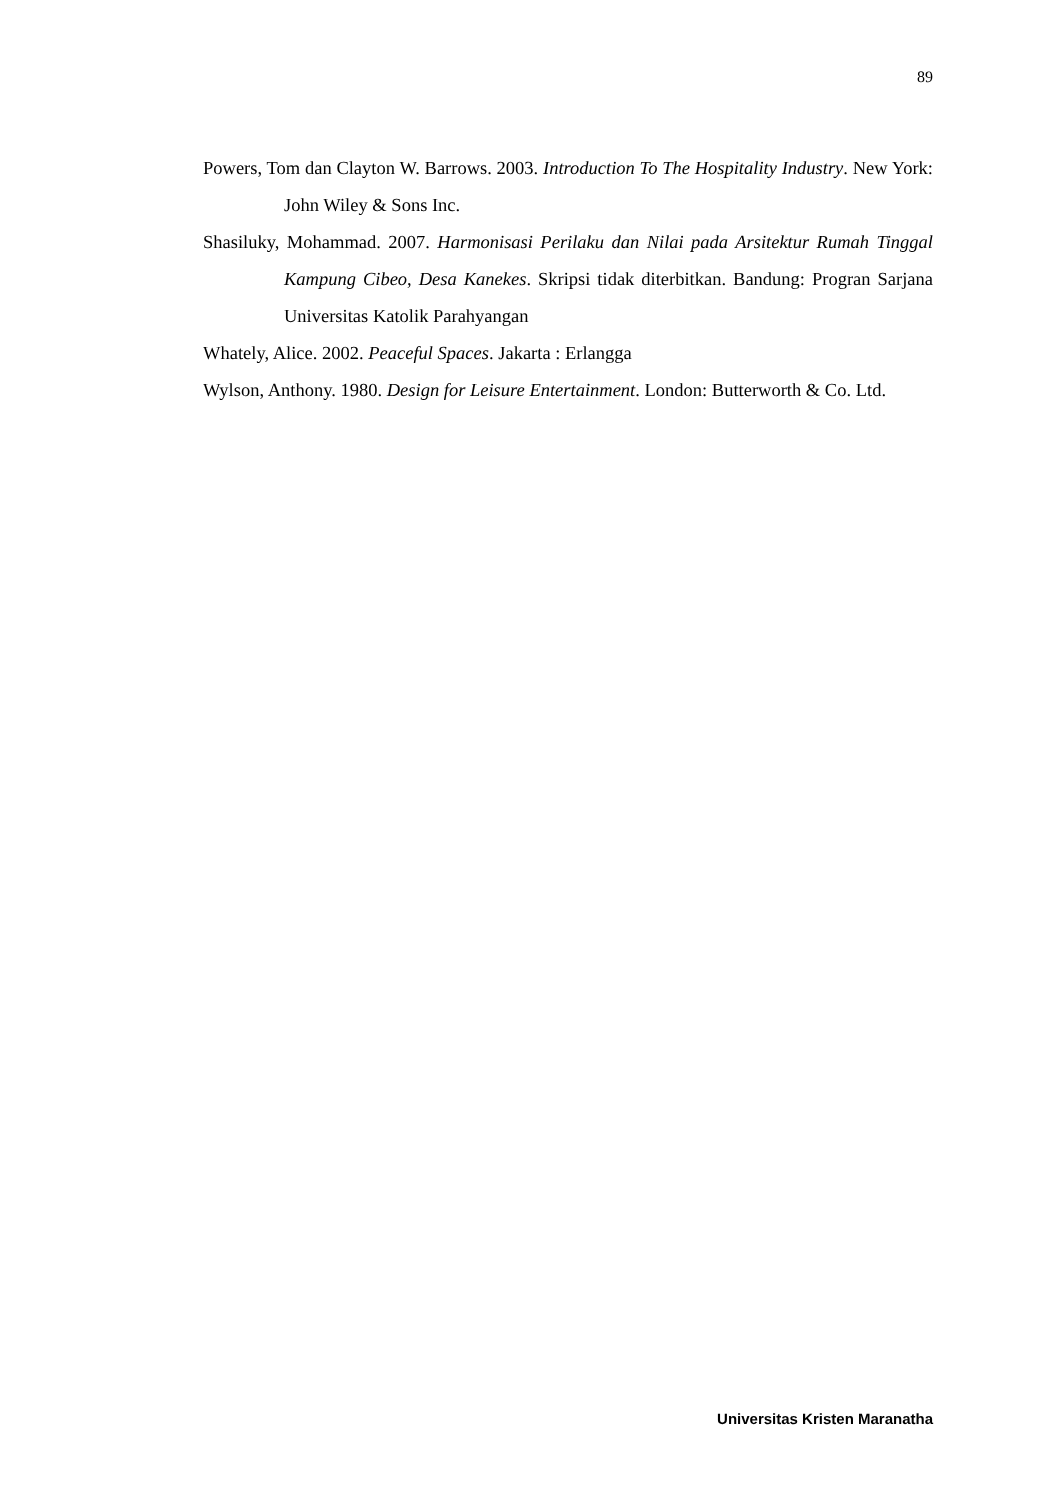89
Powers, Tom dan Clayton W. Barrows. 2003. Introduction To The Hospitality Industry. New York: John Wiley & Sons Inc.
Shasiluky, Mohammad. 2007. Harmonisasi Perilaku dan Nilai pada Arsitektur Rumah Tinggal Kampung Cibeo, Desa Kanekes. Skripsi tidak diterbitkan. Bandung: Progran Sarjana Universitas Katolik Parahyangan
Whately, Alice. 2002. Peaceful Spaces. Jakarta : Erlangga
Wylson, Anthony. 1980. Design for Leisure Entertainment. London: Butterworth & Co. Ltd.
Universitas Kristen Maranatha